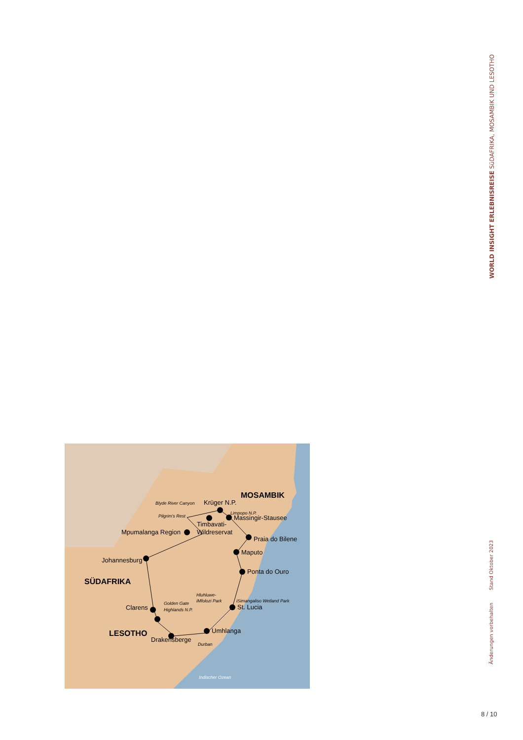WORLD INSIGHT ERLEBNISREISE SüDAFRIKA, MOSAMBIK UND LESOTHO
Änderungen vorbehalten Stand Oktober 2023
MOSAMBIK
SÜDAFRIKA
LESOTHO
Krüger N.P.
Blyde River Canyon
Pilgrim's Rest
Limpopo N.P.
Massingir-Stausee
Timbavati-
Wildreservat
Mpumalanga Region
Praia do Bilene
Maputo
Johannesburg
Ponta do Ouro
Hluhluwe-
iMfolozi Park
iSimangaliso Wetland Park
St. Lucia
Clarens
Golden Gate
Highlands N.P.
Umhlanga
Drakensberge
Durban
Indischer Ozean
8 / 10